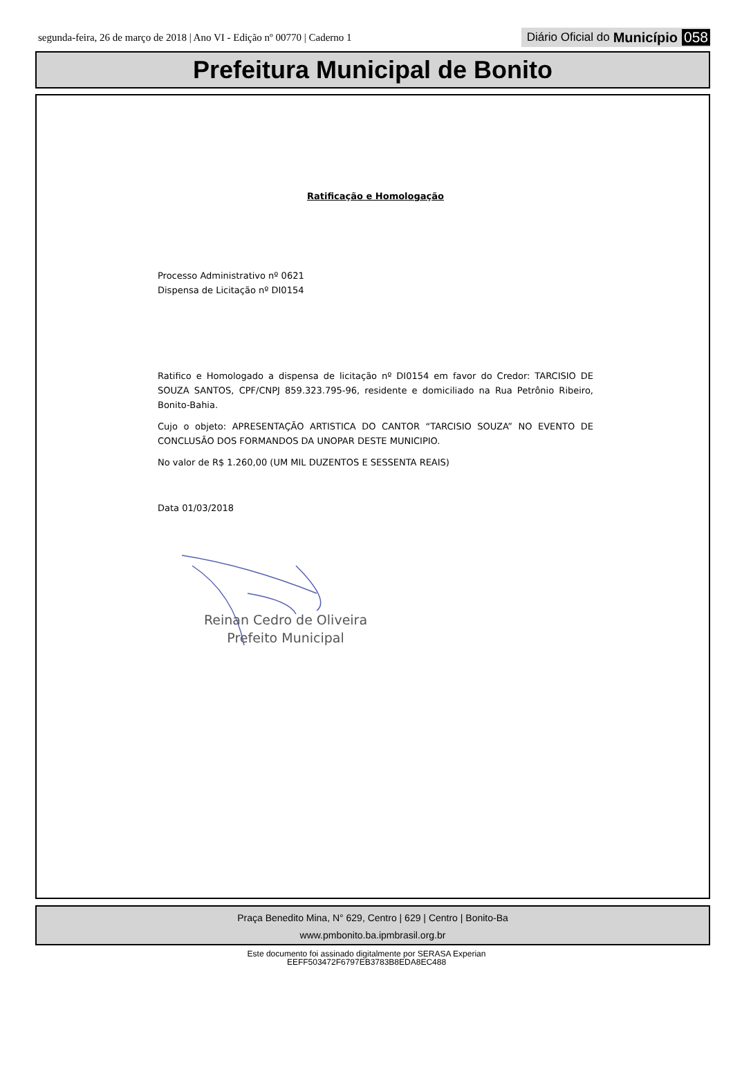segunda-feira, 26 de março de 2018 | Ano VI - Edição nº 00770 | Caderno 1 Diário Oficial do Município 058
Prefeitura Municipal de Bonito
Ratificação e Homologação
Processo Administrativo nº 0621
Dispensa de Licitação nº DI0154
Ratifico e Homologado a dispensa de licitação nº DI0154 em favor do Credor: TARCISIO DE SOUZA SANTOS, CPF/CNPJ 859.323.795-96, residente e domiciliado na Rua Petrônio Ribeiro, Bonito-Bahia.
Cujo o objeto: APRESENTAÇÃO ARTISTICA DO CANTOR “TARCISIO SOUZA” NO EVENTO DE CONCLUSÃO DOS FORMANDOS DA UNOPAR DESTE MUNICIPIO.
No valor de R$ 1.260,00 (UM MIL DUZENTOS E SESSENTA REAIS)
Data 01/03/2018
Reinan Cedro de Oliveira
Prefeito Municipal
Praça Benedito Mina, N° 629, Centro | 629 | Centro | Bonito-Ba
www.pmbonito.ba.ipmbrasil.org.br
Este documento foi assinado digitalmente por SERASA Experian
EEFF503472F6797EB3783B8EDA8EC488